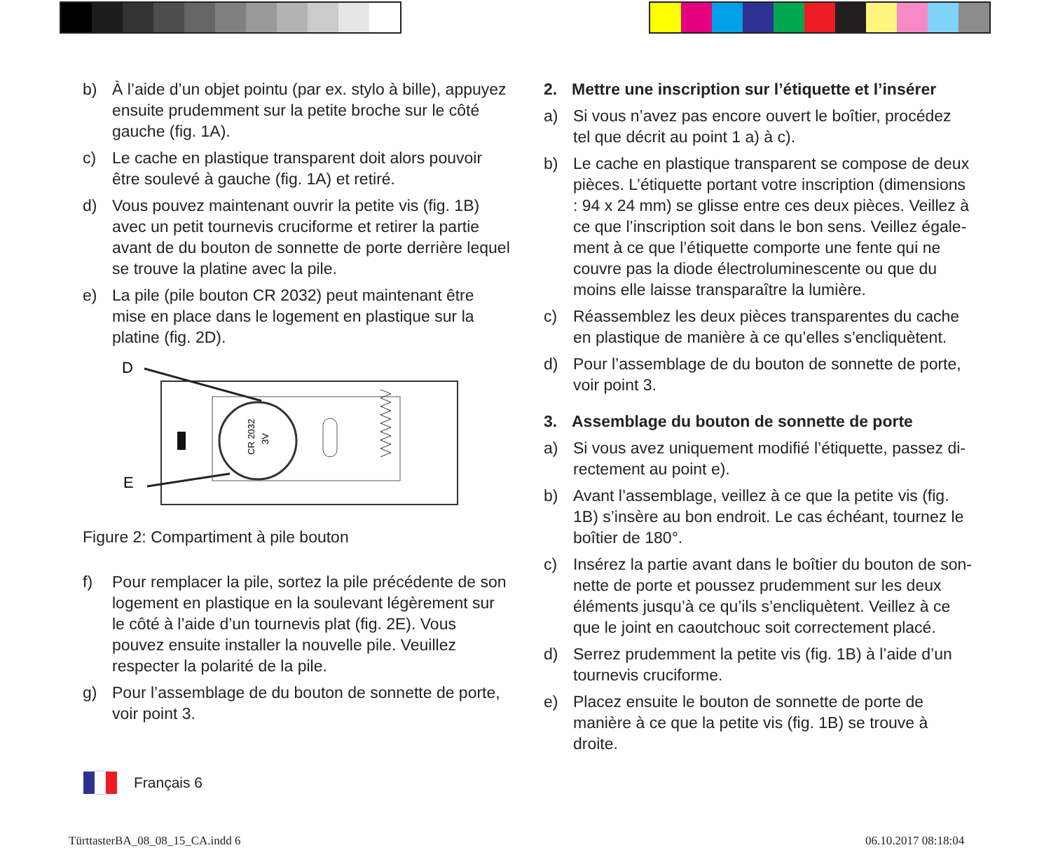b) À l’aide d’un objet pointu (par ex. stylo à bille), appuyez ensuite prudemment sur la petite broche sur le côté gauche (fig. 1A).
c) Le cache en plastique transparent doit alors pouvoir être soulevé à gauche (fig. 1A) et retiré.
d) Vous pouvez maintenant ouvrir la petite vis (fig. 1B) avec un petit tournevis cruciforme et retirer la partie avant de du bouton de sonnette de porte derrière lequel se trouve la platine avec la pile.
e) La pile (pile bouton CR 2032) peut maintenant être mise en place dans le logement en plastique sur la platine (fig. 2D).
D
E
CR 2032
3V
Figure 2: Compartiment à pile bouton
f) Pour remplacer la pile, sortez la pile précédente de son logement en plastique en la soulevant légèrement sur le côté à l’aide d’un tournevis plat (fig. 2E). Vous pouvez ensuite installer la nouvelle pile. Veuillez respecter la polarité de la pile.
g) Pour l’assemblage de du bouton de sonnette de porte, voir point 3.
2. Mettre une inscription sur l’étiquette et l’insérer
a) Si vous n’avez pas encore ouvert le boîtier, procédez tel que décrit au point 1 a) à c).
b) Le cache en plastique transparent se compose de deux pièces. L’étiquette portant votre inscription (dimensions : 94 x 24 mm) se glisse entre ces deux pièces. Veillez à ce que l’inscription soit dans le bon sens. Veillez égale­ment à ce que l’étiquette comporte une fente qui ne couvre pas la diode électroluminescente ou que du moins elle laisse transparaître la lumière.
c) Réassemblez les deux pièces transparentes du cache en plastique de manière à ce qu’elles s’encliquètent.
d) Pour l’assemblage de du bouton de sonnette de porte, voir point 3.
3. Assemblage du bouton de sonnette de porte
a) Si vous avez uniquement modifié l’étiquette, passez di­rectement au point e).
b) Avant l’assemblage, veillez à ce que la petite vis (fig. 1B) s’insère au bon endroit. Le cas échéant, tournez le boîtier de 180°.
c) Insérez la partie avant dans le boîtier du bouton de son­nette de porte et poussez prudemment sur les deux élé­ments jusqu’à ce qu’ils s’encliquètent. Veillez à ce que le joint en caoutchouc soit correctement placé.
d) Serrez prudemment la petite vis (fig. 1B) à l’aide d’un tournevis cruciforme.
e) Placez ensuite le bouton de sonnette de porte de manière à ce que la petite vis (fig. 1B) se trouve à droite.
Français 6
TürttasterBA_08_08_15_CA.indd 6
06.10.2017 08:18:04